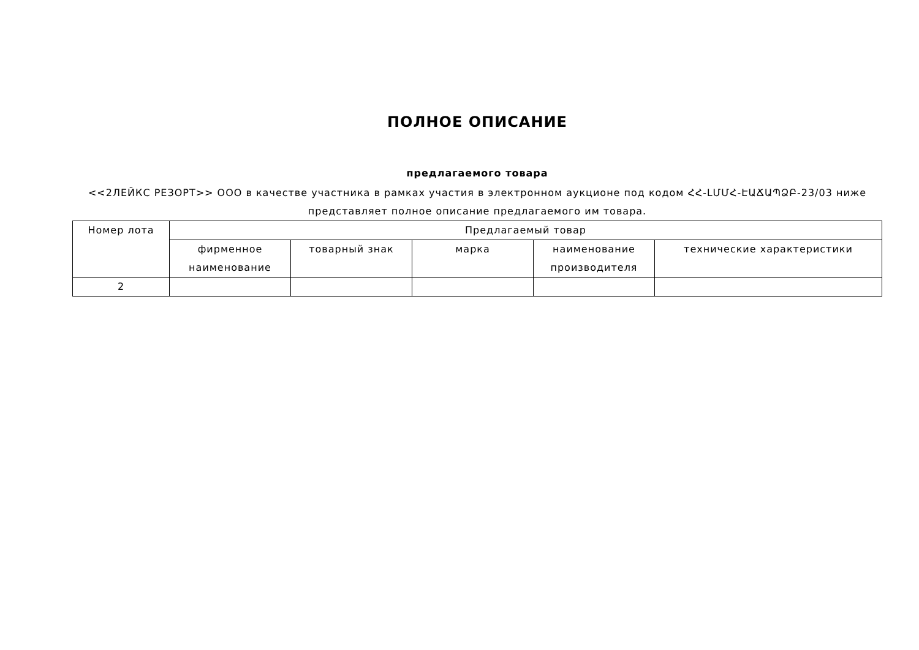ПОЛНОЕ ОПИСАНИЕ
предлагаемого товара
<<2ЛЕЙКС РЕЗОРТ>> ООО в качестве участника в рамках участия в электронном аукционе под кодом ՀՀ-ԼՄՄՀ-ԷԱՃԱՊՁԲ-23/03 ниже представляет полное описание предлагаемого им товара.
| Номер лота | Предлагаемый товар | | | | |
| --- | --- | --- | --- | --- | --- |
| | фирменное наименование | товарный знак | марка | наименование производителя | технические характеристики |
| 2 | | | | | |